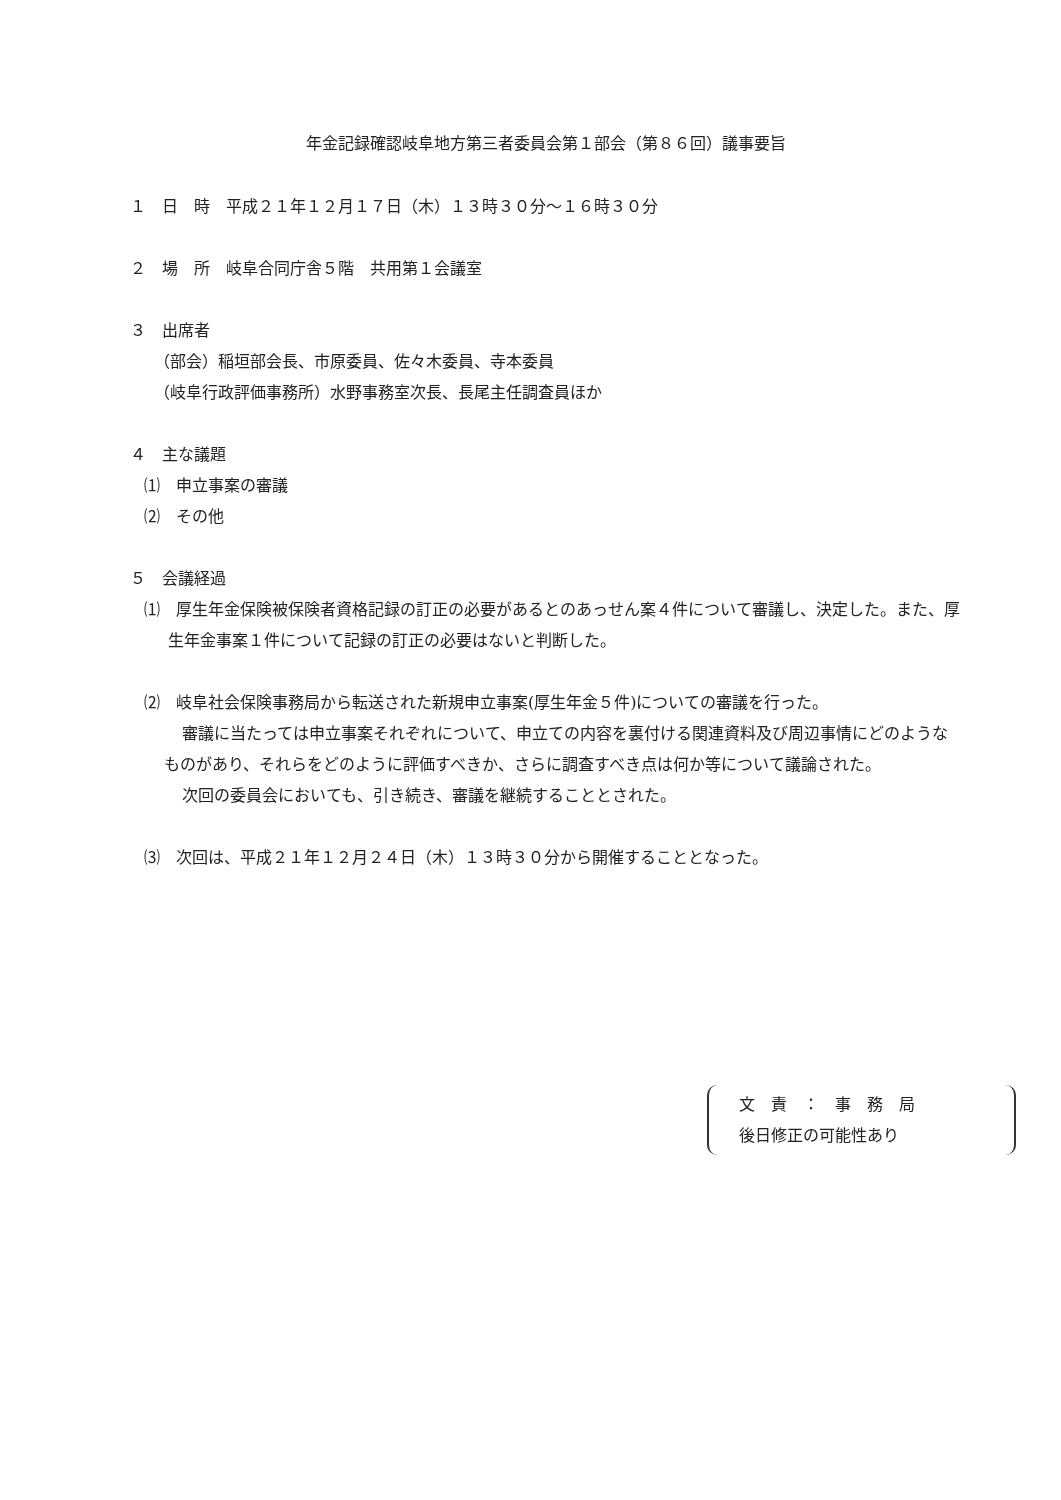年金記録確認岐阜地方第三者委員会第１部会（第８６回）議事要旨
１　日　時　平成２１年１２月１７日（木）１３時３０分～１６時３０分
２　場　所　岐阜合同庁舎５階　共用第１会議室
３　出席者
（部会）稲垣部会長、市原委員、佐々木委員、寺本委員
（岐阜行政評価事務所）水野事務室次長、長尾主任調査員ほか
４　主な議題
⑴　申立事案の審議
⑵　その他
５　会議経過
⑴　厚生年金保険被保険者資格記録の訂正の必要があるとのあっせん案４件について審議し、決定した。また、厚生年金事案１件について記録の訂正の必要はないと判断した。
⑵　岐阜社会保険事務局から転送された新規申立事案(厚生年金５件)についての審議を行った。
審議に当たっては申立事案それぞれについて、申立ての内容を裏付ける関連資料及び周辺事情にどのようなものがあり、それらをどのように評価すべきか、さらに調査すべき点は何か等について議論された。
次回の委員会においても、引き続き、審議を継続することとされた。
⑶　次回は、平成２１年１２月２４日（木）１３時３０分から開催することとなった。
文　責　：　事　務　局
後日修正の可能性あり